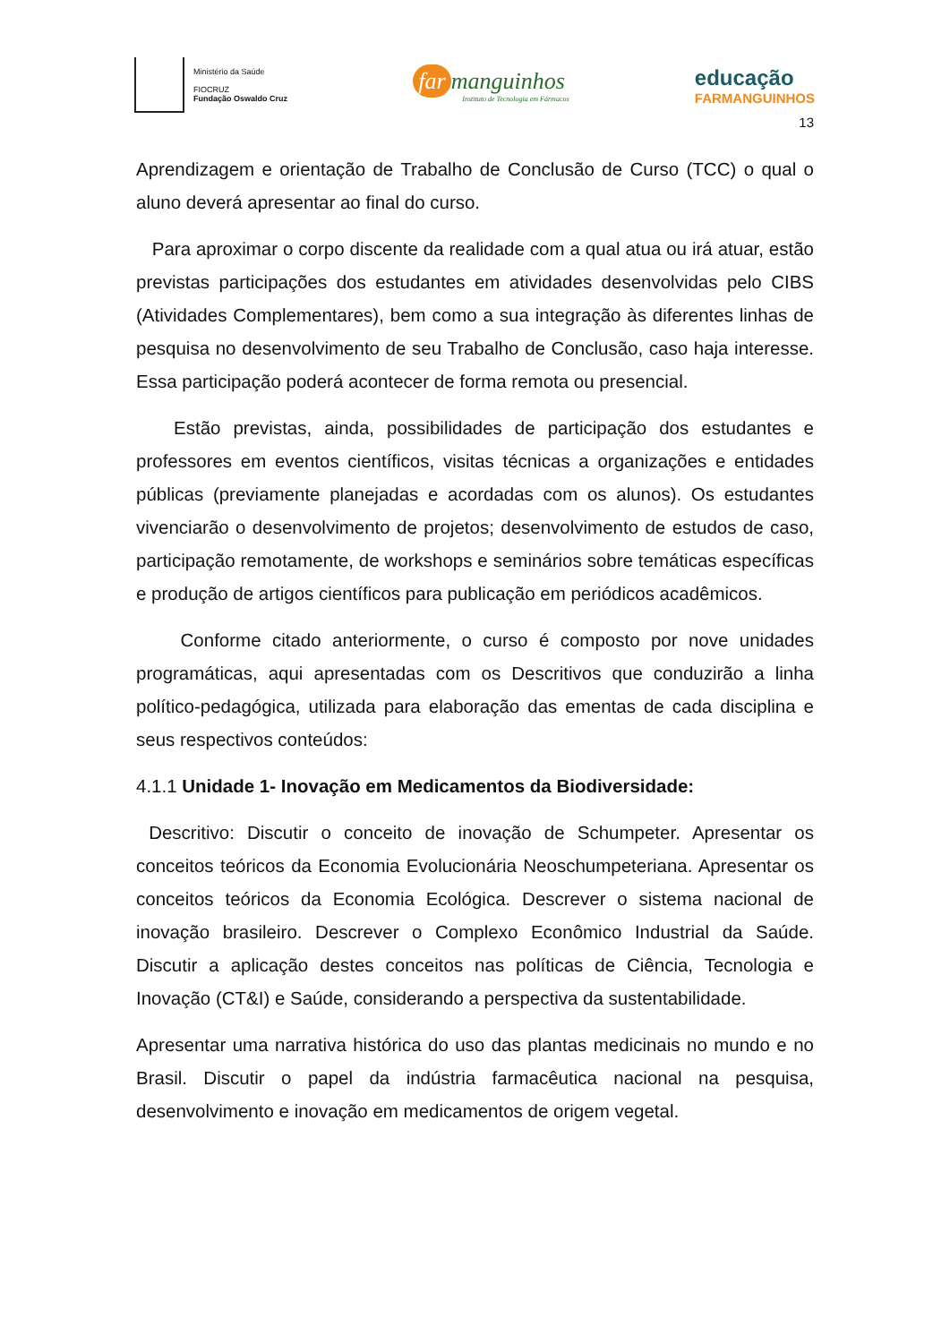Ministério da Saúde
FIOCRUZ
Fundação Oswaldo Cruz
far manguinhos
Instituto de Tecnologia em Fármacos
educação
FARMANGUINHOS
13
Aprendizagem e orientação de Trabalho de Conclusão de Curso (TCC) o qual o aluno deverá apresentar ao final do curso.
Para aproximar o corpo discente da realidade com a qual atua ou irá atuar, estão previstas participações dos estudantes em atividades desenvolvidas pelo CIBS (Atividades Complementares), bem como a sua integração às diferentes linhas de pesquisa no desenvolvimento de seu Trabalho de Conclusão, caso haja interesse. Essa participação poderá acontecer de forma remota ou presencial.
Estão previstas, ainda, possibilidades de participação dos estudantes e professores em eventos científicos, visitas técnicas a organizações e entidades públicas (previamente planejadas e acordadas com os alunos). Os estudantes vivenciarão o desenvolvimento de projetos; desenvolvimento de estudos de caso, participação remotamente, de workshops e seminários sobre temáticas específicas e produção de artigos científicos para publicação em periódicos acadêmicos.
Conforme citado anteriormente, o curso é composto por nove unidades programáticas, aqui apresentadas com os Descritivos que conduzirão a linha político-pedagógica, utilizada para elaboração das ementas de cada disciplina e seus respectivos conteúdos:
4.1.1 Unidade 1- Inovação em Medicamentos da Biodiversidade:
Descritivo: Discutir o conceito de inovação de Schumpeter. Apresentar os conceitos teóricos da Economia Evolucionária Neoschumpeteriana. Apresentar os conceitos teóricos da Economia Ecológica. Descrever o sistema nacional de inovação brasileiro. Descrever o Complexo Econômico Industrial da Saúde. Discutir a aplicação destes conceitos nas políticas de Ciência, Tecnologia e Inovação (CT&I) e Saúde, considerando a perspectiva da sustentabilidade.
Apresentar uma narrativa histórica do uso das plantas medicinais no mundo e no Brasil. Discutir o papel da indústria farmacêutica nacional na pesquisa, desenvolvimento e inovação em medicamentos de origem vegetal.